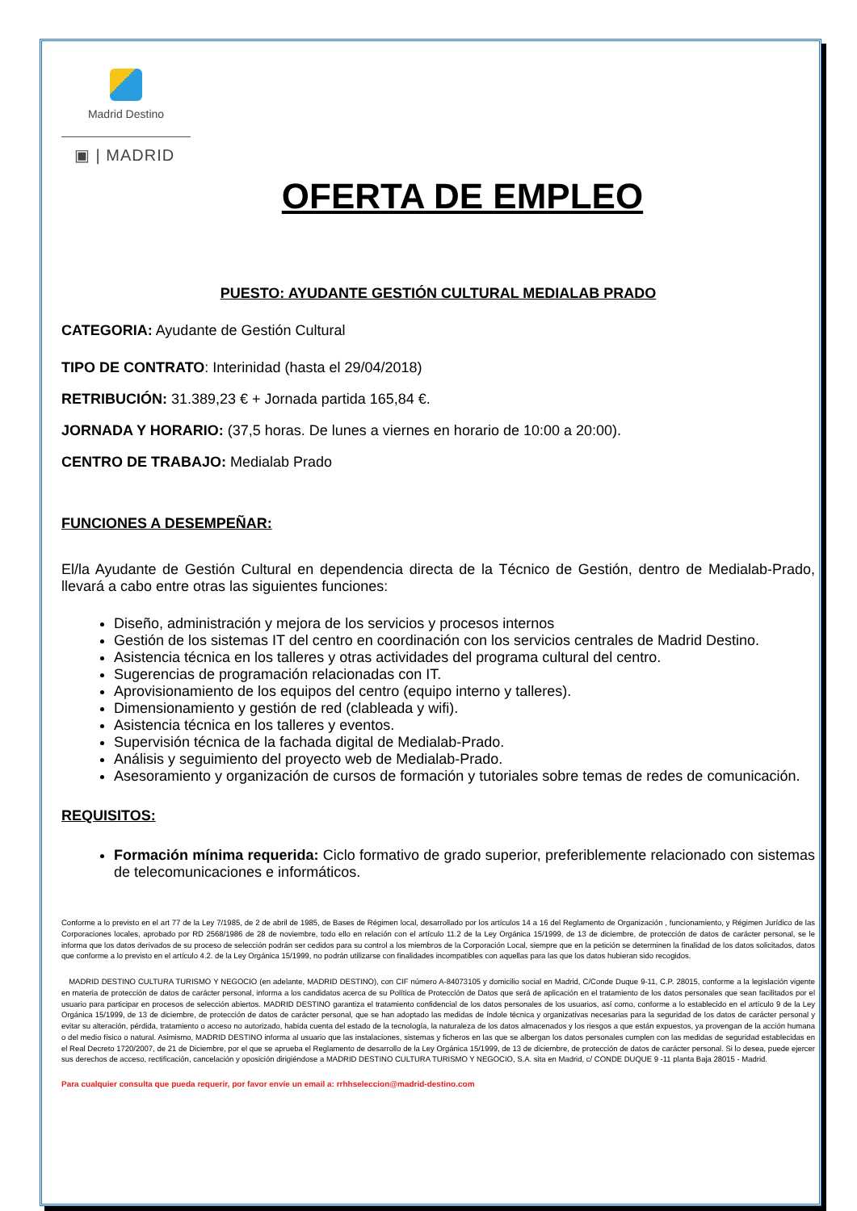Madrid Destino
▣ | MADRID
OFERTA DE EMPLEO
PUESTO: AYUDANTE GESTIÓN CULTURAL MEDIALAB PRADO
CATEGORIA: Ayudante de Gestión Cultural
TIPO DE CONTRATO: Interinidad (hasta el 29/04/2018)
RETRIBUCIÓN: 31.389,23 € + Jornada partida 165,84 €.
JORNADA Y HORARIO: (37,5 horas. De lunes a viernes en horario de 10:00 a 20:00).
CENTRO DE TRABAJO: Medialab Prado
FUNCIONES A DESEMPEÑAR:
El/la Ayudante de Gestión Cultural en dependencia directa de la Técnico de Gestión, dentro de Medialab-Prado, llevará a cabo entre otras las siguientes funciones:
Diseño, administración y mejora de los servicios y procesos internos
Gestión de los sistemas IT del centro en coordinación con los servicios centrales de Madrid Destino.
Asistencia técnica en los talleres y otras actividades del programa cultural del centro.
Sugerencias de programación relacionadas con IT.
Aprovisionamiento de los equipos del centro (equipo interno y talleres).
Dimensionamiento y gestión de red (clableada y wifi).
Asistencia técnica en los talleres y eventos.
Supervisión técnica de la fachada digital de Medialab-Prado.
Análisis y seguimiento del proyecto web de Medialab-Prado.
Asesoramiento y organización de cursos de formación y tutoriales sobre temas de redes de comunicación.
REQUISITOS:
Formación mínima requerida: Ciclo formativo de grado superior, preferiblemente relacionado con sistemas de telecomunicaciones e informáticos.
Conforme a lo previsto en el art 77 de la Ley 7/1985, de 2 de abril de 1985, de Bases de Régimen local, desarrollado por los artículos 14 a 16 del Reglamento de Organización , funcionamiento, y Régimen Jurídico de las Corporaciones locales, aprobado por RD 2568/1986 de 28 de noviembre, todo ello en relación con el artículo 11.2 de la Ley Orgánica 15/1999, de 13 de diciembre, de protección de datos de carácter personal, se le informa que los datos derivados de su proceso de selección podrán ser cedidos para su control a los miembros de la Corporación Local, siempre que en la petición se determinen la finalidad de los datos solicitados, datos que conforme a lo previsto en el artículo 4.2. de la Ley Orgánica 15/1999, no podrán utilizarse con finalidades incompatibles con aquellas para las que los datos hubieran sido recogidos.
MADRID DESTINO CULTURA TURISMO Y NEGOCIO (en adelante, MADRID DESTINO), con CIF número A-84073105 y domicilio social en Madrid, C/Conde Duque 9-11, C.P. 28015, conforme a la legislación vigente en materia de protección de datos de carácter personal, informa a los candidatos acerca de su Política de Protección de Datos que será de aplicación en el tratamiento de los datos personales que sean facilitados por el usuario para participar en procesos de selección abiertos. MADRID DESTINO garantiza el tratamiento confidencial de los datos personales de los usuarios, así como, conforme a lo establecido en el artículo 9 de la Ley Orgánica 15/1999, de 13 de diciembre, de protección de datos de carácter personal, que se han adoptado las medidas de índole técnica y organizativas necesarias para la seguridad de los datos de carácter personal y evitar su alteración, pérdida, tratamiento o acceso no autorizado, habida cuenta del estado de la tecnología, la naturaleza de los datos almacenados y los riesgos a que están expuestos, ya provengan de la acción humana o del medio físico o natural. Asimismo, MADRID DESTINO informa al usuario que las instalaciones, sistemas y ficheros en las que se albergan los datos personales cumplen con las medidas de seguridad establecidas en el Real Decreto 1720/2007, de 21 de Diciembre, por el que se aprueba el Reglamento de desarrollo de la Ley Orgánica 15/1999, de 13 de diciembre, de protección de datos de carácter personal. Si lo desea, puede ejercer sus derechos de acceso, rectificación, cancelación y oposición dirigiéndose a MADRID DESTINO CULTURA TURISMO Y NEGOCIO, S.A. sita en Madrid, c/ CONDE DUQUE 9 -11 planta Baja 28015 - Madrid.
Para cualquier consulta que pueda requerir, por favor envíe un email a: rrhhseleccion@madrid-destino.com